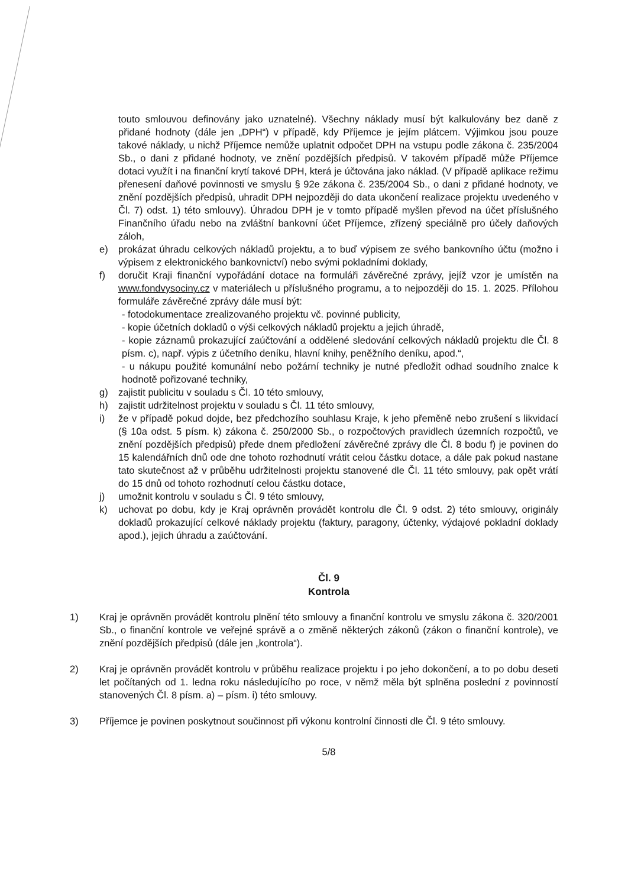touto smlouvou definovány jako uznatelné). Všechny náklady musí být kalkulovány bez daně z přidané hodnoty (dále jen „DPH“) v případě, kdy Příjemce je jejím plátcem. Výjimkou jsou pouze takové náklady, u nichž Příjemce nemůže uplatnit odpočet DPH na vstupu podle zákona č. 235/2004 Sb., o dani z přidané hodnoty, ve znění pozdějších předpisů. V takovém případě může Příjemce dotaci využít i na finanční krytí takové DPH, která je účtována jako náklad. (V případě aplikace režimu přenesení daňové povinnosti ve smyslu § 92e zákona č. 235/2004 Sb., o dani z přidané hodnoty, ve znění pozdějších předpisů, uhradit DPH nejpozději do data ukončení realizace projektu uvedeného v Čl. 7) odst. 1) této smlouvy). Úhradou DPH je v tomto případě myšlen převod na účet příslušného Finančního úřadu nebo na zvláštní bankovní účet Příjemce, zřízený speciálně pro účely daňových záloh,
e) prokázat úhradu celkových nákladů projektu, a to buď výpisem ze svého bankovního účtu (možno i výpisem z elektronického bankovnictví) nebo svými pokladními doklady,
f) doručit Kraji finanční vypořádání dotace na formuláři závěrečné zprávy, jejíž vzor je umístěn na www.fondvysociny.cz v materiálech u příslušného programu, a to nejpozději do 15. 1. 2025. Přílohou formuláře závěrečné zprávy dále musí být:
- fotodokumentace zrealizovaného projektu vč. povinné publicity,
- kopie účetních dokladů o výši celkových nákladů projektu a jejich úhradě,
- kopie záznamů prokazující zaúčtování a oddělené sledování celkových nákladů projektu dle Čl. 8 písm. c), např. výpis z účetního deníku, hlavní knihy, peněžního deníku, apod.“,
- u nákupu použité komunální nebo požární techniky je nutné předložit odhad soudního znalce k hodnotě pořizované techniky,
g) zajistit publicitu v souladu s Čl. 10 této smlouvy,
h) zajistit udržitelnost projektu v souladu s Čl. 11 této smlouvy,
i) že v případě pokud dojde, bez předchozího souhlasu Kraje, k jeho přeměně nebo zrušení s likvidací (§ 10a odst. 5 písm. k) zákona č. 250/2000 Sb., o rozpočtových pravidlech územních rozpočtů, ve znění pozdějších předpisů) přede dnem předložení závěrečné zprávy dle Čl. 8 bodu f) je povinen do 15 kalendářních dnů ode dne tohoto rozhodnutí vrátit celou částku dotace, a dále pak pokud nastane tato skutečnost až v průběhu udržitelnosti projektu stanovené dle Čl. 11 této smlouvy, pak opět vrátí do 15 dnů od tohoto rozhodnutí celou částku dotace,
j) umožnit kontrolu v souladu s Čl. 9 této smlouvy,
k) uchovat po dobu, kdy je Kraj oprávněn provádět kontrolu dle Čl. 9 odst. 2) této smlouvy, originály dokladů prokazující celkové náklady projektu (faktury, paragony, účtenky, výdajové pokladní doklady apod.), jejich úhradu a zaúčtování.
Čl. 9
Kontrola
1) Kraj je oprávněn provádět kontrolu plnění této smlouvy a finanční kontrolu ve smyslu zákona č. 320/2001 Sb., o finanční kontrole ve veřejné správě a o změně některých zákonů (zákon o finanční kontrole), ve znění pozdějších předpisů (dále jen „kontrola“).
2) Kraj je oprávněn provádět kontrolu v průběhu realizace projektu i po jeho dokončení, a to po dobu deseti let počítaných od 1. ledna roku následujícího po roce, v němž měla být splněna poslední z povinností stanovených Čl. 8 písm. a) – písm. i) této smlouvy.
3) Příjemce je povinen poskytnout součinnost při výkonu kontrolní činnosti dle Čl. 9 této smlouvy.
5/8